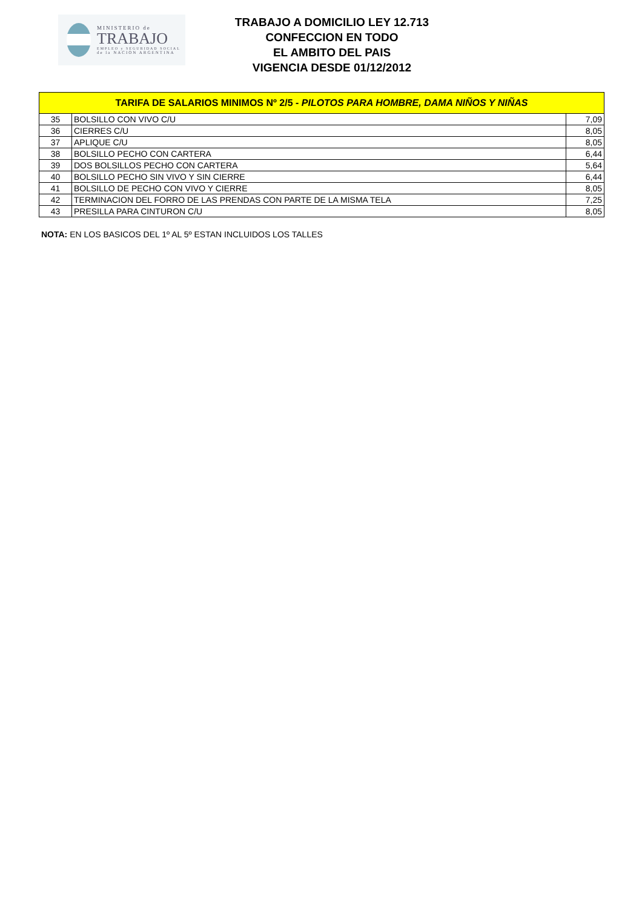MINISTERIO de
TRABAJO
EMPLEO y SEGURIDAD SOCIAL
de la NACION ARGENTINA
TRABAJO A DOMICILIO LEY 12.713
CONFECCION EN TODO
EL AMBITO DEL PAIS
VIGENCIA DESDE 01/12/2012
| TARIFA DE SALARIOS MINIMOS Nº 2/5 - PILOTOS PARA HOMBRE, DAMA NIÑOS Y NIÑAS | | |
| --- | --- | --- |
| 35 | BOLSILLO CON VIVO C/U | 7,09 |
| 36 | CIERRES C/U | 8,05 |
| 37 | APLIQUE C/U | 8,05 |
| 38 | BOLSILLO PECHO CON CARTERA | 6,44 |
| 39 | DOS BOLSILLOS PECHO CON CARTERA | 5,64 |
| 40 | BOLSILLO PECHO SIN VIVO Y SIN CIERRE | 6,44 |
| 41 | BOLSILLO DE PECHO CON VIVO Y CIERRE | 8,05 |
| 42 | TERMINACION DEL FORRO DE LAS PRENDAS CON PARTE DE LA MISMA TELA | 7,25 |
| 43 | PRESILLA PARA CINTURON C/U | 8,05 |
NOTA: EN LOS BASICOS DEL 1º AL 5º ESTAN INCLUIDOS LOS TALLES